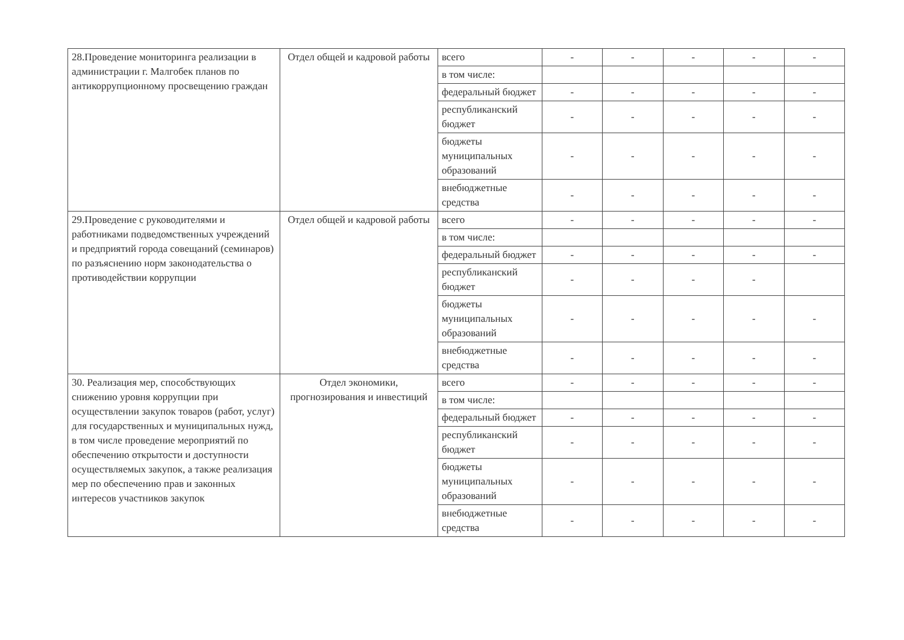| 28.Проведение мониторинга реализации в администрации г. Малгобек планов по антикоррупционному просвещению граждан | Отдел общей и кадровой работы | всего | - | - | - | - | - |
| | | в том числе: | | | | | |
| | | федеральный бюджет | - | - | - | - | - |
| | | республиканский бюджет | - | - | - | - | - |
| | | бюджеты муниципальных образований | - | - | - | - | - |
| | | внебюджетные средства | - | - | - | - | - |
| 29.Проведение с руководителями и работниками подведомственных учреждений и предприятий города совещаний (семинаров) по разъяснению норм законодательства о противодействии коррупции | Отдел общей и кадровой работы | всего | - | - | - | - | - |
| | | в том числе: | | | | | |
| | | федеральный бюджет | - | - | - | - | - |
| | | республиканский бюджет | - | - | - | - | |
| | | бюджеты муниципальных образований | - | - | - | - | - |
| | | внебюджетные средства | - | - | - | - | - |
| 30. Реализация мер, способствующих снижению уровня коррупции при осуществлении закупок товаров (работ, услуг) для государственных и муниципальных нужд, в том числе проведение мероприятий по обеспечению открытости и доступности осуществляемых закупок, а также реализация мер по обеспечению прав и законных интересов участников закупок | Отдел экономики, прогнозирования и инвестиций | всего | - | - | - | - | - |
| | | в том числе: | | | | | |
| | | федеральный бюджет | - | - | - | - | - |
| | | республиканский бюджет | - | - | - | - | - |
| | | бюджеты муниципальных образований | - | - | - | - | - |
| | | внебюджетные средства | - | - | - | - | - |